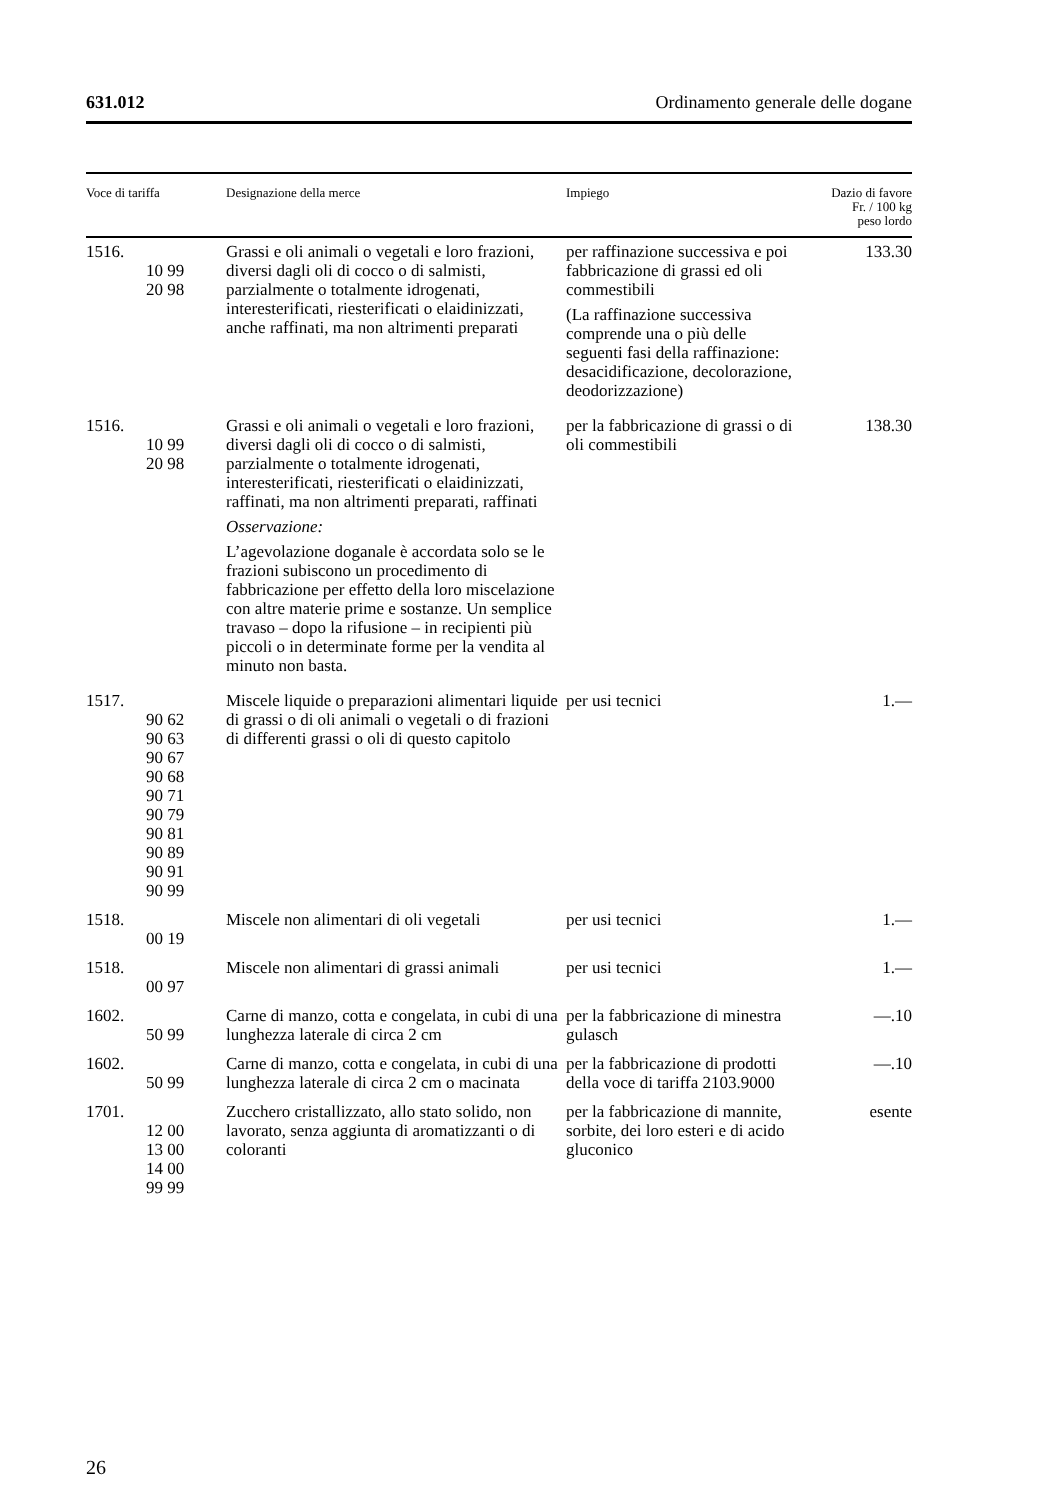631.012 Ordinamento generale delle dogane
| Voce di tariffa | Designazione della merce | Impiego | Dazio di favore Fr. / 100 kg peso lordo |
| --- | --- | --- | --- |
| 1516. 10 99 20 98 | Grassi e oli animali o vegetali e loro frazioni, diversi dagli oli di cocco o di salmisti, parzialmente o totalmente idrogenati, interesterificati, riesterificati o elaidinizzati, anche raffinati, ma non altrimenti preparati | per raffinazione successiva e poi fabbricazione di grassi ed oli commestibili (La raffinazione successiva comprende una o più delle seguenti fasi della raffinazione: desacidificazione, decolorazione, deodorizzazione) | 133.30 |
| 1516. 10 99 20 98 | Grassi e oli animali o vegetali e loro frazioni, diversi dagli oli di cocco o di salmisti, parzialmente o totalmente idrogenati, interesterificati, riesterificati o elaidinizzati, raffinati, ma non altrimenti preparati, raffinati Osservazione: L’agevolazione doganale è accordata solo se le frazioni subiscono un procedimento di fabbricazione per effetto della loro miscelazione con altre materie prime e sostanze. Un semplice travaso – dopo la rifusione – in recipienti più piccoli o in determinate forme per la vendita al minuto non basta. | per la fabbricazione di grassi o di oli commestibili | 138.30 |
| 1517. 90 62 90 63 90 67 90 68 90 71 90 79 90 81 90 89 90 91 90 99 | Miscele liquide o preparazioni alimentari liquide di grassi o di oli animali o vegetali o di frazioni di differenti grassi o oli di questo capitolo | per usi tecnici | 1.— |
| 1518. 00 19 | Miscele non alimentari di oli vegetali | per usi tecnici | 1.— |
| 1518. 00 97 | Miscele non alimentari di grassi animali | per usi tecnici | 1.— |
| 1602. 50 99 | Carne di manzo, cotta e congelata, in cubi di una lunghezza laterale di circa 2 cm | per la fabbricazione di minestra gulasch | —.10 |
| 1602. 50 99 | Carne di manzo, cotta e congelata, in cubi di una lunghezza laterale di circa 2 cm o macinata | per la fabbricazione di prodotti della voce di tariffa 2103.9000 | —.10 |
| 1701. 12 00 13 00 14 00 99 99 | Zucchero cristallizzato, allo stato solido, non lavorato, senza aggiunta di aromatizzanti o di coloranti | per la fabbricazione di mannite, sorbite, dei loro esteri e di acido gluconico | esente |
26